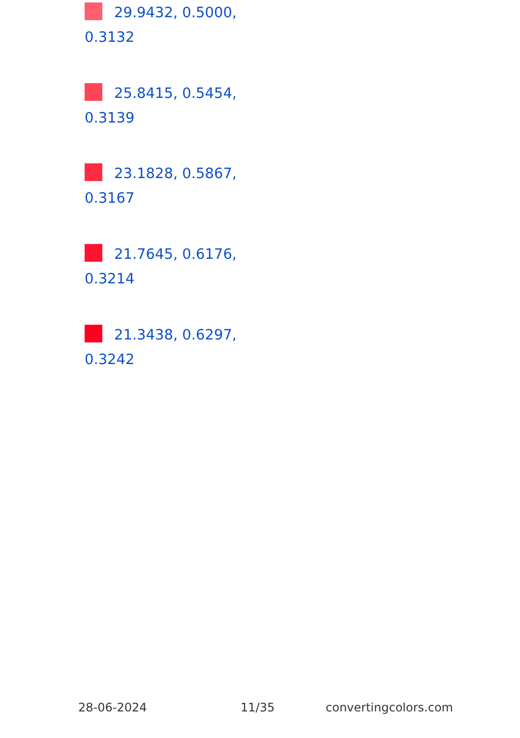29.9432, 0.5000, 0.3132
25.8415, 0.5454, 0.3139
23.1828, 0.5867, 0.3167
21.7645, 0.6176, 0.3214
21.3438, 0.6297, 0.3242
28-06-2024 11/35 convertingcolors.com